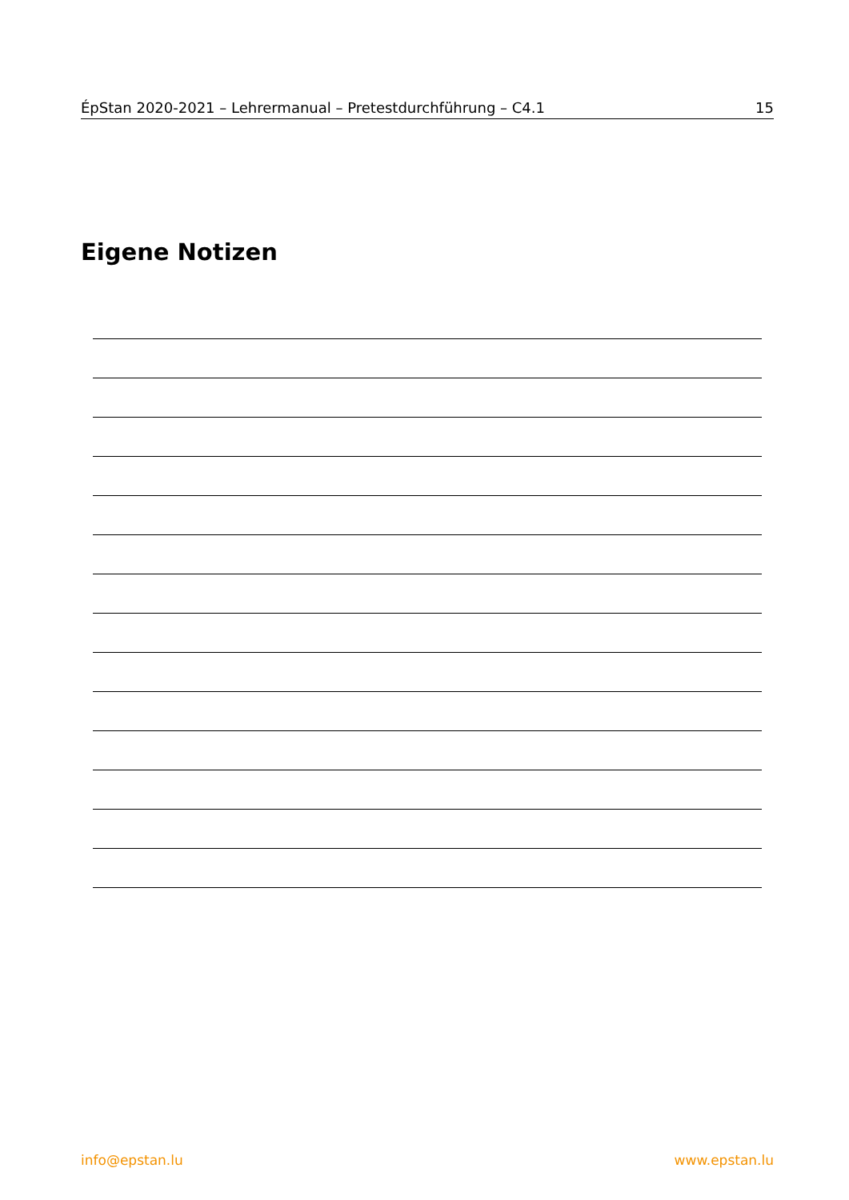ÉpStan 2020-2021 – Lehrermanual – Pretestdurchführung – C4.1 15
Eigene Notizen
info@epstan.lu www.epstan.lu